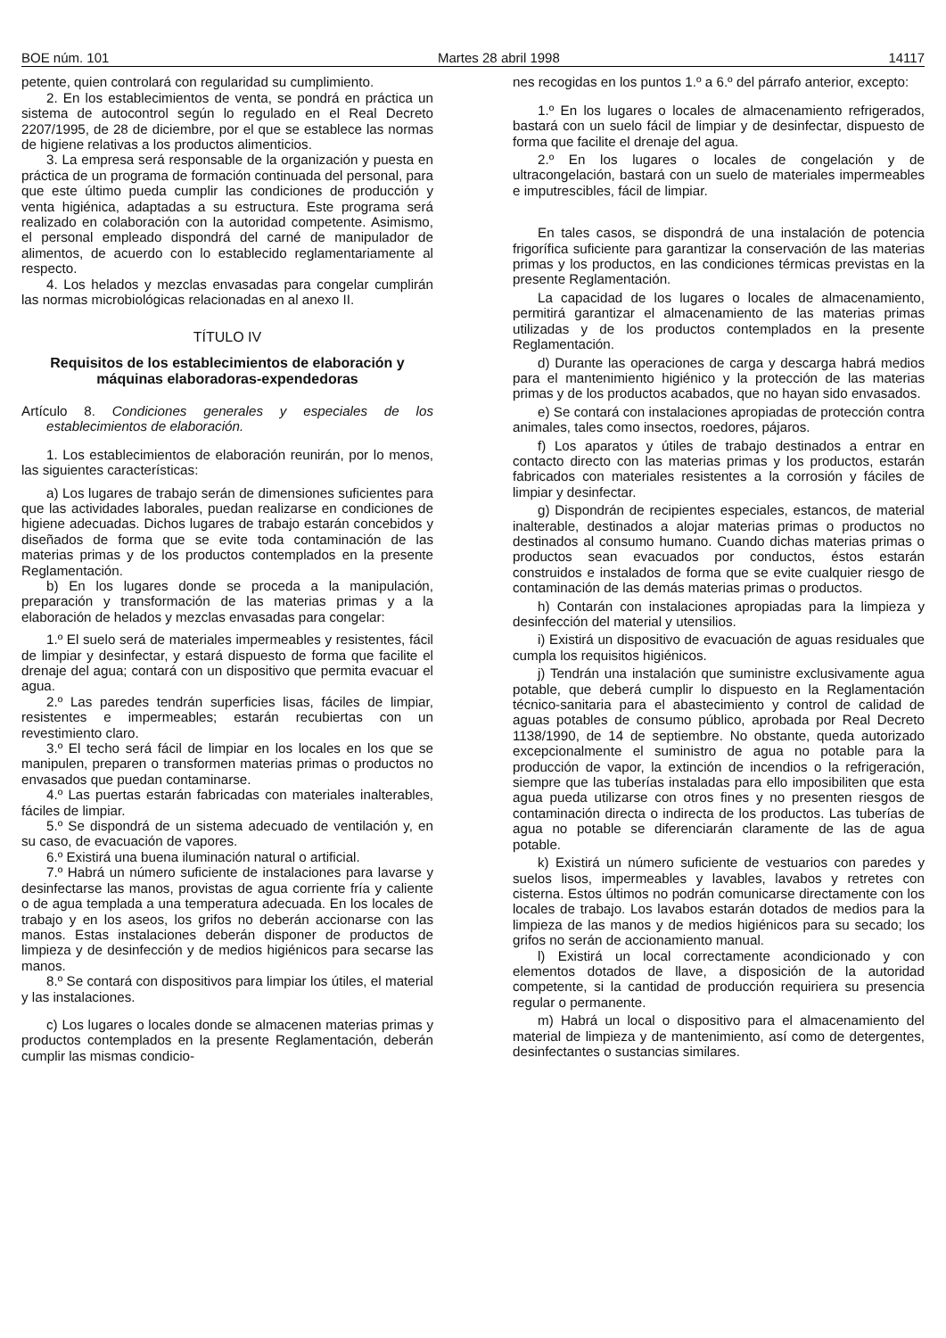BOE núm. 101 Martes 28 abril 1998 14117
petente, quien controlará con regularidad su cumplimiento.
2. En los establecimientos de venta, se pondrá en práctica un sistema de autocontrol según lo regulado en el Real Decreto 2207/1995, de 28 de diciembre, por el que se establece las normas de higiene relativas a los productos alimenticios.
3. La empresa será responsable de la organización y puesta en práctica de un programa de formación continuada del personal, para que este último pueda cumplir las condiciones de producción y venta higiénica, adaptadas a su estructura. Este programa será realizado en colaboración con la autoridad competente. Asimismo, el personal empleado dispondrá del carné de manipulador de alimentos, de acuerdo con lo establecido reglamentariamente al respecto.
4. Los helados y mezclas envasadas para congelar cumplirán las normas microbiológicas relacionadas en al anexo II.
TÍTULO IV
Requisitos de los establecimientos de elaboración y máquinas elaboradoras-expendedoras
Artículo 8. Condiciones generales y especiales de los establecimientos de elaboración.
1. Los establecimientos de elaboración reunirán, por lo menos, las siguientes características:
a) Los lugares de trabajo serán de dimensiones suficientes para que las actividades laborales, puedan realizarse en condiciones de higiene adecuadas. Dichos lugares de trabajo estarán concebidos y diseñados de forma que se evite toda contaminación de las materias primas y de los productos contemplados en la presente Reglamentación.
b) En los lugares donde se proceda a la manipulación, preparación y transformación de las materias primas y a la elaboración de helados y mezclas envasadas para congelar:
1.º El suelo será de materiales impermeables y resistentes, fácil de limpiar y desinfectar, y estará dispuesto de forma que facilite el drenaje del agua; contará con un dispositivo que permita evacuar el agua.
2.º Las paredes tendrán superficies lisas, fáciles de limpiar, resistentes e impermeables; estarán recubiertas con un revestimiento claro.
3.º El techo será fácil de limpiar en los locales en los que se manipulen, preparen o transformen materias primas o productos no envasados que puedan contaminarse.
4.º Las puertas estarán fabricadas con materiales inalterables, fáciles de limpiar.
5.º Se dispondrá de un sistema adecuado de ventilación y, en su caso, de evacuación de vapores.
6.º Existirá una buena iluminación natural o artificial.
7.º Habrá un número suficiente de instalaciones para lavarse y desinfectarse las manos, provistas de agua corriente fría y caliente o de agua templada a una temperatura adecuada. En los locales de trabajo y en los aseos, los grifos no deberán accionarse con las manos. Estas instalaciones deberán disponer de productos de limpieza y de desinfección y de medios higiénicos para secarse las manos.
8.º Se contará con dispositivos para limpiar los útiles, el material y las instalaciones.
c) Los lugares o locales donde se almacenen materias primas y productos contemplados en la presente Reglamentación, deberán cumplir las mismas condicio-
nes recogidas en los puntos 1.º a 6.º del párrafo anterior, excepto:
1.º En los lugares o locales de almacenamiento refrigerados, bastará con un suelo fácil de limpiar y de desinfectar, dispuesto de forma que facilite el drenaje del agua.
2.º En los lugares o locales de congelación y de ultracongelación, bastará con un suelo de materiales impermeables e imputrescibles, fácil de limpiar.
En tales casos, se dispondrá de una instalación de potencia frigorífica suficiente para garantizar la conservación de las materias primas y los productos, en las condiciones térmicas previstas en la presente Reglamentación.
La capacidad de los lugares o locales de almacenamiento, permitirá garantizar el almacenamiento de las materias primas utilizadas y de los productos contemplados en la presente Reglamentación.
d) Durante las operaciones de carga y descarga habrá medios para el mantenimiento higiénico y la protección de las materias primas y de los productos acabados, que no hayan sido envasados.
e) Se contará con instalaciones apropiadas de protección contra animales, tales como insectos, roedores, pájaros.
f) Los aparatos y útiles de trabajo destinados a entrar en contacto directo con las materias primas y los productos, estarán fabricados con materiales resistentes a la corrosión y fáciles de limpiar y desinfectar.
g) Dispondrán de recipientes especiales, estancos, de material inalterable, destinados a alojar materias primas o productos no destinados al consumo humano. Cuando dichas materias primas o productos sean evacuados por conductos, éstos estarán construidos e instalados de forma que se evite cualquier riesgo de contaminación de las demás materias primas o productos.
h) Contarán con instalaciones apropiadas para la limpieza y desinfección del material y utensilios.
i) Existirá un dispositivo de evacuación de aguas residuales que cumpla los requisitos higiénicos.
j) Tendrán una instalación que suministre exclusivamente agua potable, que deberá cumplir lo dispuesto en la Reglamentación técnico-sanitaria para el abastecimiento y control de calidad de aguas potables de consumo público, aprobada por Real Decreto 1138/1990, de 14 de septiembre. No obstante, queda autorizado excepcionalmente el suministro de agua no potable para la producción de vapor, la extinción de incendios o la refrigeración, siempre que las tuberías instaladas para ello imposibiliten que esta agua pueda utilizarse con otros fines y no presenten riesgos de contaminación directa o indirecta de los productos. Las tuberías de agua no potable se diferenciarán claramente de las de agua potable.
k) Existirá un número suficiente de vestuarios con paredes y suelos lisos, impermeables y lavables, lavabos y retretes con cisterna. Estos últimos no podrán comunicarse directamente con los locales de trabajo. Los lavabos estarán dotados de medios para la limpieza de las manos y de medios higiénicos para su secado; los grifos no serán de accionamiento manual.
l) Existirá un local correctamente acondicionado y con elementos dotados de llave, a disposición de la autoridad competente, si la cantidad de producción requiriera su presencia regular o permanente.
m) Habrá un local o dispositivo para el almacenamiento del material de limpieza y de mantenimiento, así como de detergentes, desinfectantes o sustancias similares.